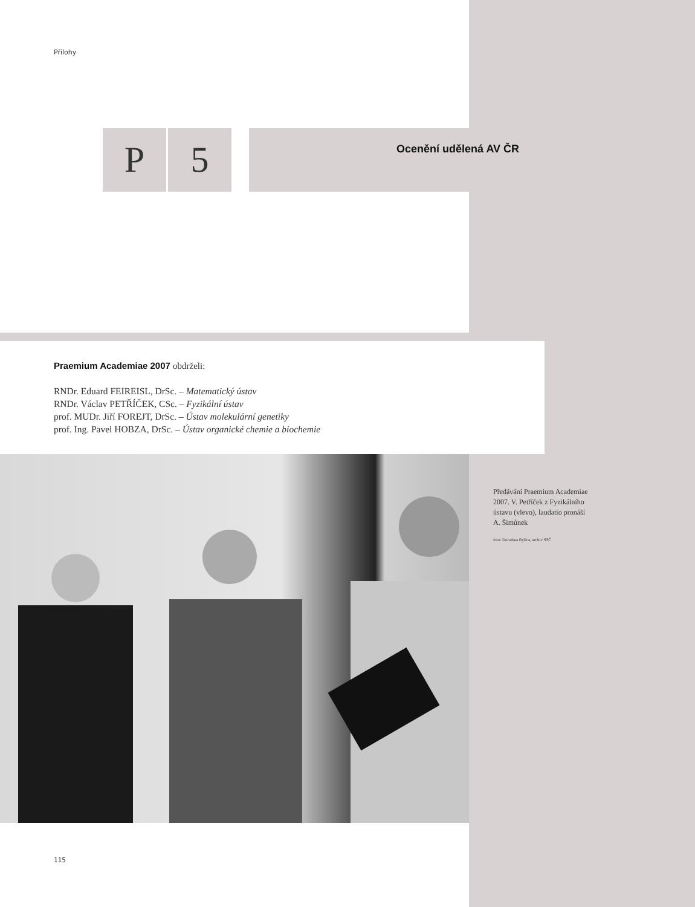Přílohy
P 5
Ocenění udělená AV ČR
Praemium Academiae 2007 obdrželi:
RNDr. Eduard FEIREISL, DrSc. – Matematický ústav
RNDr. Václav PETŘÍČEK, CSc. – Fyzikální ústav
prof. MUDr. Jiří FOREJT, DrSc. – Ústav molekulární genetiky
prof. Ing. Pavel HOBZA, DrSc. – Ústav organické chemie a biochemie
Předávání Praemium Academiae 2007. V. Petříček z Fyzikálního ústavu (vlevo), laudatio pronáší A. Šimůnek
foto: Dorothea Bylica, archiv SSČ
115